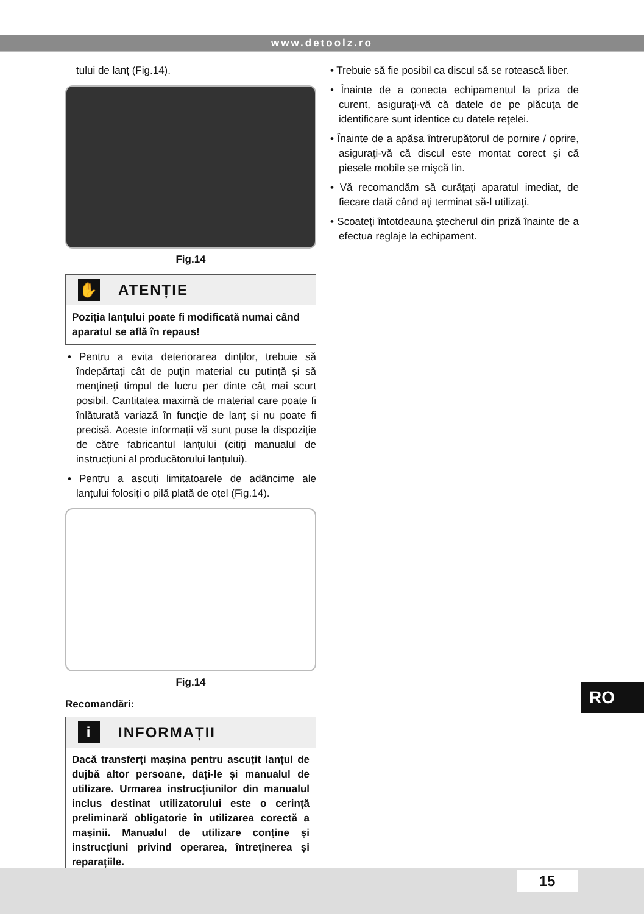www.detoolz.ro
tului de lanț (Fig.14).
Fig.14
✋ ATENȚIE
Poziția lanțului poate fi modificată numai când aparatul se află în repaus!
• Pentru a evita deteriorarea dinților, trebuie să îndepărtați cât de puțin material cu putință și să mențineți timpul de lucru per dinte cât mai scurt posibil. Cantitatea maximă de material care poate fi înlăturată variază în funcție de lanț și nu poate fi precisă. Aceste informații vă sunt puse la dispoziție de către fabricantul lanțului (citiți manualul de instrucțiuni al producătorului lanțului).
• Pentru a ascuți limitatoarele de adâncime ale lanțului folosiți o pilă plată de oțel (Fig.14).
Fig.14
Recomandări:
i INFORMAȚII
Dacă transferți mașina pentru ascuțit lanțul de dujbă altor persoane, dați-le și manualul de utilizare. Urmarea instrucțiunilor din manualul inclus destinat utilizatorului este o cerință preliminară obligatorie în utilizarea corectă a mașinii. Manualul de utilizare conține și instrucțiuni privind operarea, întreținerea și reparațiile.
• Trebuie să fie posibil ca discul să se rotească liber.
• Înainte de a conecta echipamentul la priza de curent, asiguraţi-vă că datele de pe plăcuţa de identificare sunt identice cu datele reţelei.
• Înainte de a apăsa întrerupătorul de pornire / oprire, asiguraţi-vă că discul este montat corect şi că piesele mobile se mişcă lin.
• Vă recomandăm să curăţaţi aparatul imediat, de fiecare dată când aţi terminat să-l utilizaţi.
• Scoateţi întotdeauna ştecherul din priză înainte de a efectua reglaje la echipament.
RO
15